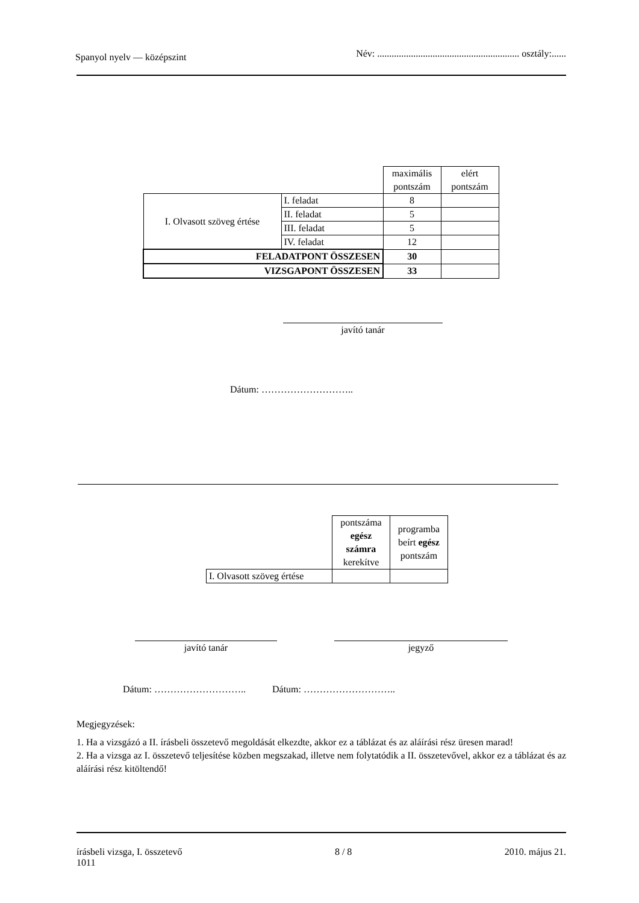Spanyol nyelv — középszint Név: ........................................................... osztály:......
| | | maximális pontszám | elért pontszám |
| I. Olvasott szöveg értése | I. feladat | 8 | |
| | II. feladat | 5 | |
| | III. feladat | 5 | |
| | IV. feladat | 12 | |
| FELADATPONT ÖSSZESEN | | 30 | |
| VIZSGAPONT ÖSSZESEN | | 33 | |
javító tanár
Dátum: ………………………..
| | pontszáma egész számra kerekítve | programba beírt egész pontszám |
| I. Olvasott szöveg értése | | |
javító tanár jegyző
Dátum: ……………………….. Dátum: ………………………..
Megjegyzések:
1. Ha a vizsgázó a II. írásbeli összetevő megoldását elkezdte, akkor ez a táblázat és az aláírási rész üresen marad!
2. Ha a vizsga az I. összetevő teljesítése közben megszakad, illetve nem folytatódik a II. összetevővel, akkor ez a táblázat és az aláírási rész kitöltendő!
írásbeli vizsga, I. összetevő
1011 8 / 8 2010. május 21.